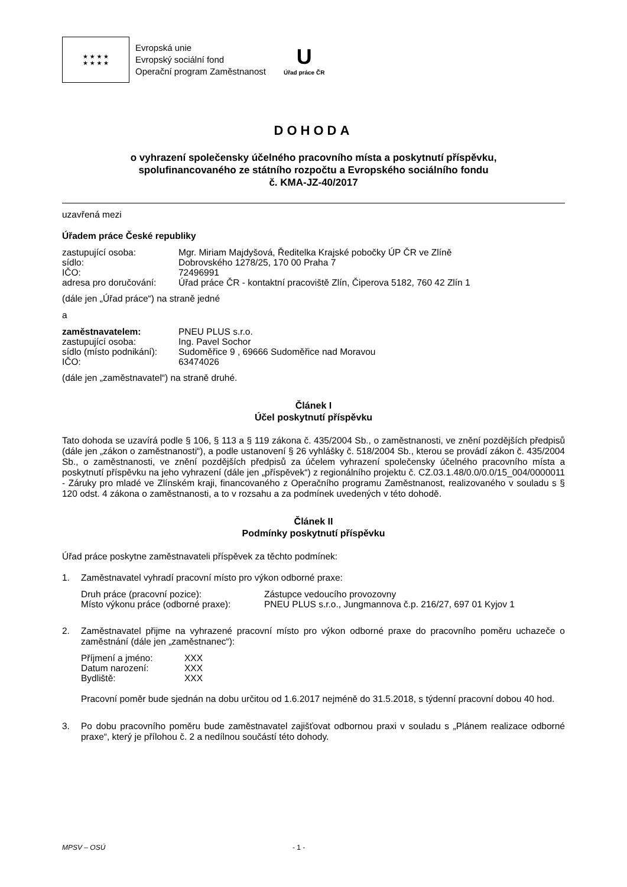★ ★ ★ ★
★ ★ ★ ★
Evropská unie
Evropský sociální fond
Operační program Zaměstnanost
U
Úřad práce ČR
DOHODA
o vyhrazení společensky účelného pracovního místa a poskytnutí příspěvku,
spolufinancovaného ze státního rozpočtu a Evropského sociálního fondu
č. KMA-JZ-40/2017
uzavřená mezi
Úřadem práce České republiky
zastupující osoba: Mgr. Miriam Majdyšová, Ředitelka Krajské pobočky ÚP ČR ve Zlíně sídlo: Dobrovského 1278/25, 170 00 Praha 7 IČO: 72496991 adresa pro doručování: Úřad práce ČR - kontaktní pracoviště Zlín, Čiperova 5182, 760 42 Zlín 1
(dále jen „Úřad práce“) na straně jedné
a
zaměstnavatelem: PNEU PLUS s.r.o. zastupující osoba: Ing. Pavel Sochor sídlo (místo podnikání): Sudoměřice 9 , 69666 Sudoměřice nad Moravou IČO: 63474026
(dále jen „zaměstnavatel“) na straně druhé.
Článek I
Účel poskytnutí příspěvku
Tato dohoda se uzavírá podle § 106, § 113 a § 119 zákona č. 435/2004 Sb., o zaměstnanosti, ve znění pozdějších předpisů (dále jen „zákon o zaměstnanosti“), a podle ustanovení § 26 vyhlášky č. 518/2004 Sb., kterou se provádí zákon č. 435/2004 Sb., o zaměstnanosti, ve znění pozdějších předpisů za účelem vyhrazení společensky účelného pracovního místa a poskytnutí příspěvku na jeho vyhrazení (dále jen „příspěvek“) z regionálního projektu č. CZ.03.1.48/0.0/0.0/15_004/0000011 - Záruky pro mladé ve Zlínském kraji, financovaného z Operačního programu Zaměstnanost, realizovaného v souladu s § 120 odst. 4 zákona o zaměstnanosti, a to v rozsahu a za podmínek uvedených v této dohodě.
Článek II
Podmínky poskytnutí příspěvku
Úřad práce poskytne zaměstnavateli příspěvek za těchto podmínek:
1.
Zaměstnavatel vyhradí pracovní místo pro výkon odborné praxe:
Druh práce (pracovní pozice): Zástupce vedoucího provozovny Místo výkonu práce (odborné praxe): PNEU PLUS s.r.o., Jungmannova č.p. 216/27, 697 01 Kyjov 1
2.
Zaměstnavatel přijme na vyhrazené pracovní místo pro výkon odborné praxe do pracovního poměru uchazeče o zaměstnání (dále jen „zaměstnanec“):
Příjmení a jméno: XXX Datum narození: XXX Bydliště: XXX
Pracovní poměr bude sjednán na dobu určitou od 1.6.2017 nejméně do 31.5.2018, s týdenní pracovní dobou 40 hod.
3.
Po dobu pracovního poměru bude zaměstnavatel zajišťovat odbornou praxi v souladu s „Plánem realizace odborné praxe“, který je přílohou č. 2 a nedílnou součástí této dohody.
MPSV – OSÚ - 1 -